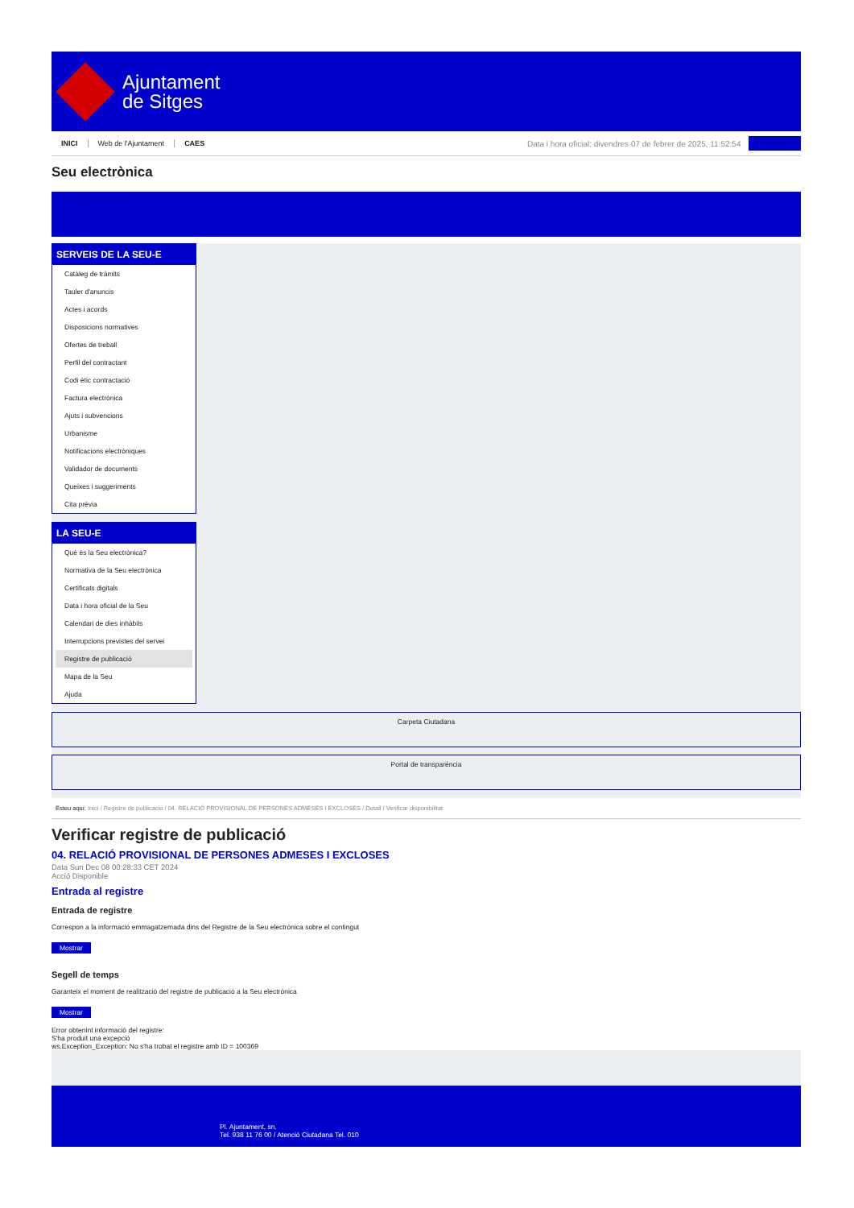Ajuntament
de Sitges
INICI Web de l'Ajuntament CAES
Data i hora oficial: divendres 07 de febrer de 2025, 11:52:54
Sincronitza
Seu electrònica
Obtenir còpia autèntica
SERVEIS DE LA SEU-E
Catàleg de tràmits
Tauler d'anuncis
Actes i acords
Disposicions normatives
Ofertes de treball
Perfil del contractant
Codi ètic contractació
Factura electrònica
Ajuts i subvencions
Urbanisme
Notificacions electròniques
Validador de documents
Queixes i suggeriments
Cita prèvia
LA SEU-E
Què és la Seu electrònica?
Normativa de la Seu electrònica
Certificats digitals
Data i hora oficial de la Seu
Calendari de dies inhàbils
Interrupcions previstes del servei
Registre de publicació
Mapa de la Seu
Ajuda
Carpeta Ciutadana
Portal de transparència
Esteu aquí: Inici / Registre de publicació / 04. RELACIÓ PROVISIONAL DE PERSONES ADMESES I EXCLOSES / Detall / Verificar disponibilitat
Verificar registre de publicació
04. RELACIÓ PROVISIONAL DE PERSONES ADMESES I EXCLOSES
Data Sun Dec 08 00:28:33 CET 2024
Acció Disponible
Entrada al registre
Entrada de registre
Correspon a la informació emmagatzemada dins del Registre de la Seu electrònica sobre el contingut
Mostrar
Segell de temps
Garanteix el moment de realització del registre de publicació a la Seu electrònica
Mostrar
Error obtenint informació del registre:
S'ha produit una excepció
ws.Exception_Exception: No s'ha trobat el registre amb ID = 100369
Pl. Ajuntament, sn.
Tel. 938 11 76 00 / Atenció Ciutadana Tel. 010